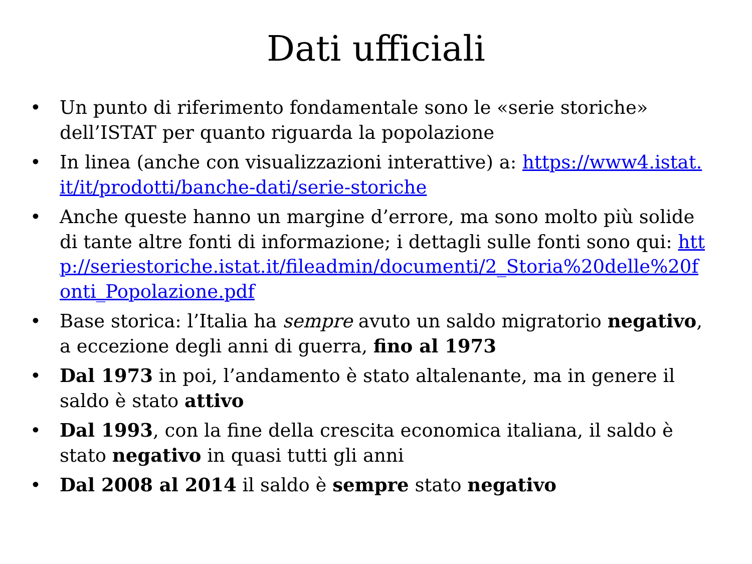Dati ufficiali
• Un punto di riferimento fondamentale sono le «serie storiche» dell’ISTAT per quanto riguarda la popolazione
• In linea (anche con visualizzazioni interattive) a: https://www4.istat.it/it/prodotti/banche-dati/serie-storiche
• Anche queste hanno un margine d’errore, ma sono molto più solide di tante altre fonti di informazione; i dettagli sulle fonti sono qui: http://seriestoriche.istat.it/fileadmin/documenti/2_Storia%20delle%20fonti_Popolazione.pdf
• Base storica: l’Italia ha sempre avuto un saldo migratorio negativo, a eccezione degli anni di guerra, fino al 1973
• Dal 1973 in poi, l’andamento è stato altalenante, ma in genere il saldo è stato attivo
• Dal 1993, con la fine della crescita economica italiana, il saldo è stato negativo in quasi tutti gli anni
• Dal 2008 al 2014 il saldo è sempre stato negativo